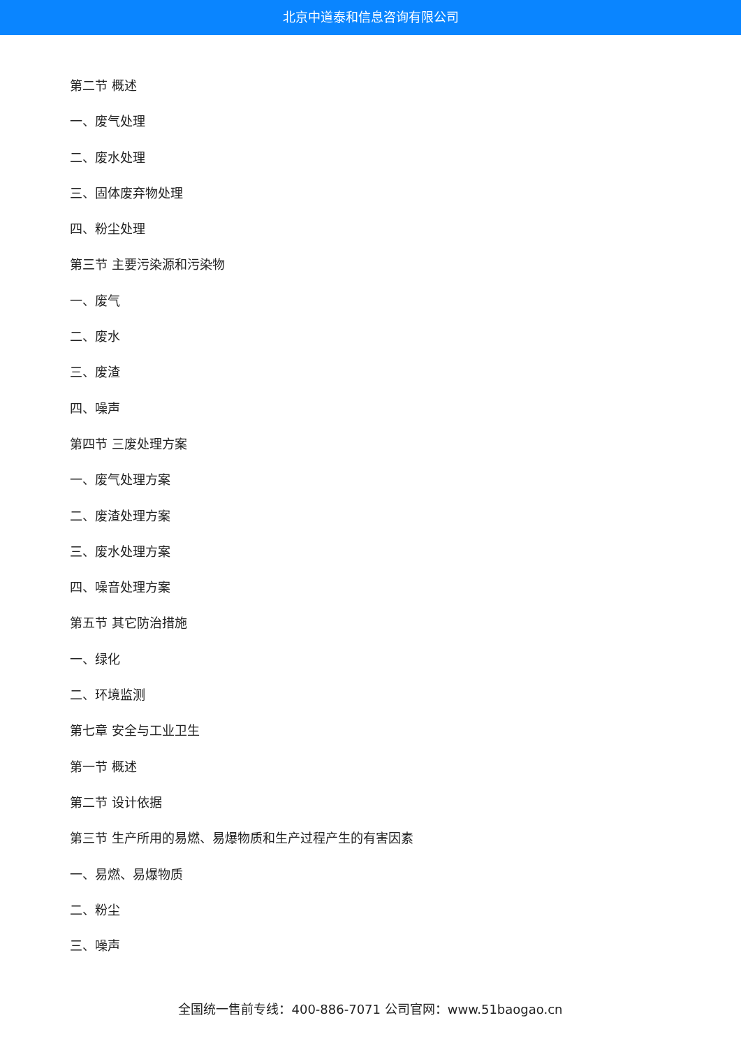北京中道泰和信息咨询有限公司
第二节 概述
一、废气处理
二、废水处理
三、固体废弃物处理
四、粉尘处理
第三节 主要污染源和污染物
一、废气
二、废水
三、废渣
四、噪声
第四节 三废处理方案
一、废气处理方案
二、废渣处理方案
三、废水处理方案
四、噪音处理方案
第五节 其它防治措施
一、绿化
二、环境监测
第七章 安全与工业卫生
第一节 概述
第二节 设计依据
第三节 生产所用的易燃、易爆物质和生产过程产生的有害因素
一、易燃、易爆物质
二、粉尘
三、噪声
全国统一售前专线：400-886-7071 公司官网：www.51baogao.cn